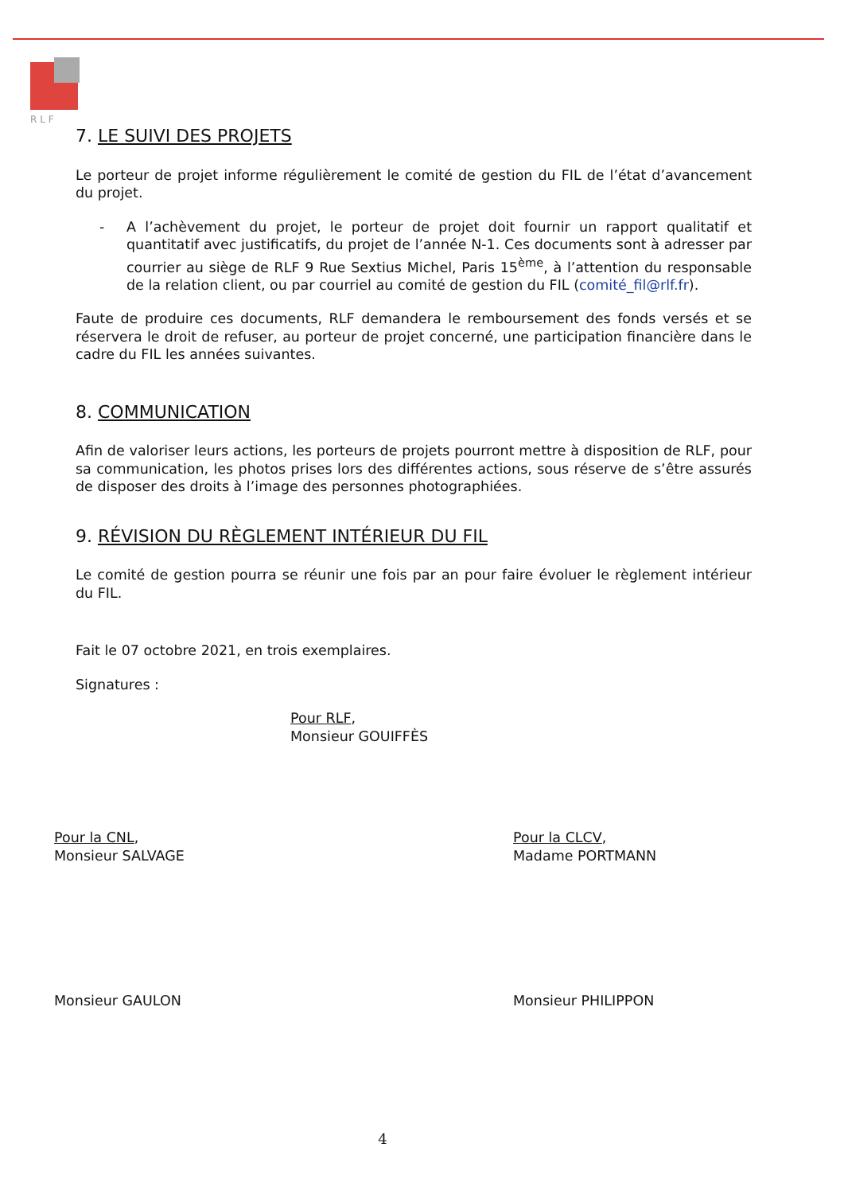R L F
7. LE SUIVI DES PROJETS
Le porteur de projet informe régulièrement le comité de gestion du FIL de l’état d’avancement du projet.
- A l’achèvement du projet, le porteur de projet doit fournir un rapport qualitatif et quantitatif avec justificatifs, du projet de l’année N-1. Ces documents sont à adresser par courrier au siège de RLF 9 Rue Sextius Michel, Paris 15<sup>ème</sup>, à l’attention du responsable de la relation client, ou par courriel au comité de gestion du FIL (comité_fil@rlf.fr).
Faute de produire ces documents, RLF demandera le remboursement des fonds versés et se réservera le droit de refuser, au porteur de projet concerné, une participation financière dans le cadre du FIL les années suivantes.
8. COMMUNICATION
Afin de valoriser leurs actions, les porteurs de projets pourront mettre à disposition de RLF, pour sa communication, les photos prises lors des différentes actions, sous réserve de s’être assurés de disposer des droits à l’image des personnes photographiées.
9. RÉVISION DU RÈGLEMENT INTÉRIEUR DU FIL
Le comité de gestion pourra se réunir une fois par an pour faire évoluer le règlement intérieur du FIL.
Fait le 07 octobre 2021, en trois exemplaires.
Signatures :
Pour RLF,
Monsieur GOUIFFÈS
Pour la CNL,
Monsieur SALVAGE
Pour la CLCV,
Madame PORTMANN
Monsieur GAULON Monsieur PHILIPPON
4